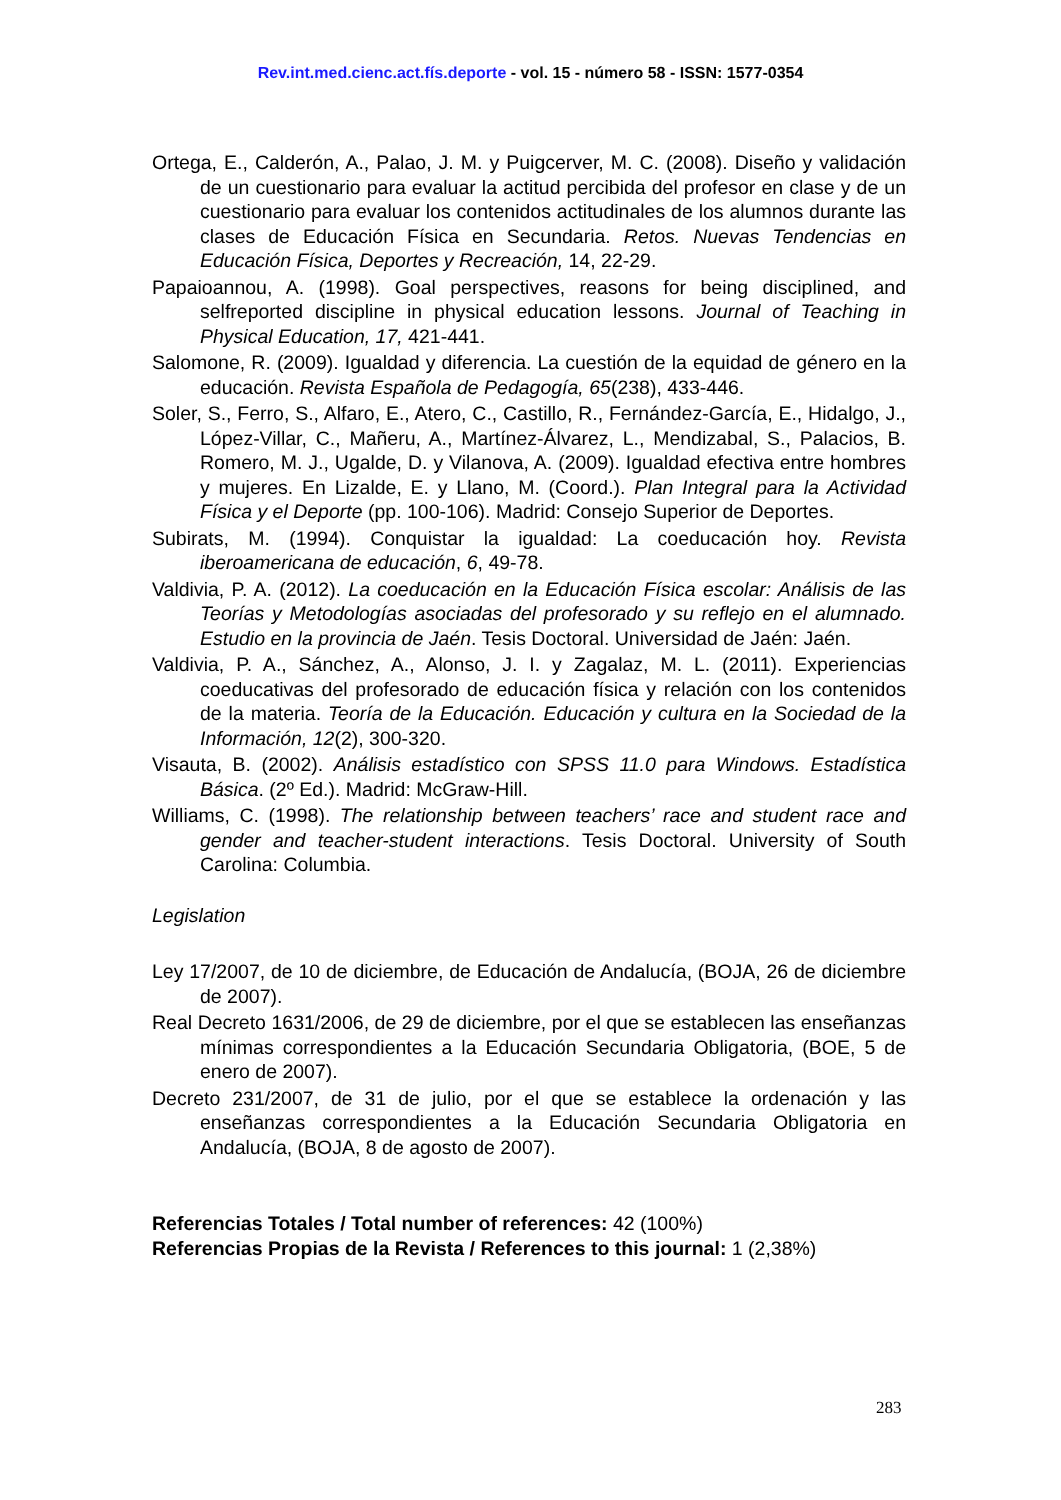Rev.int.med.cienc.act.fís.deporte - vol. 15 - número 58 - ISSN: 1577-0354
Ortega, E., Calderón, A., Palao, J. M. y Puigcerver, M. C. (2008). Diseño y validación de un cuestionario para evaluar la actitud percibida del profesor en clase y de un cuestionario para evaluar los contenidos actitudinales de los alumnos durante las clases de Educación Física en Secundaria. Retos. Nuevas Tendencias en Educación Física, Deportes y Recreación, 14, 22-29.
Papaioannou, A. (1998). Goal perspectives, reasons for being disciplined, and selfreported discipline in physical education lessons. Journal of Teaching in Physical Education, 17, 421-441.
Salomone, R. (2009). Igualdad y diferencia. La cuestión de la equidad de género en la educación. Revista Española de Pedagogía, 65(238), 433-446.
Soler, S., Ferro, S., Alfaro, E., Atero, C., Castillo, R., Fernández-García, E., Hidalgo, J., López-Villar, C., Mañeru, A., Martínez-Álvarez, L., Mendizabal, S., Palacios, B. Romero, M. J., Ugalde, D. y Vilanova, A. (2009). Igualdad efectiva entre hombres y mujeres. En Lizalde, E. y Llano, M. (Coord.). Plan Integral para la Actividad Física y el Deporte (pp. 100-106). Madrid: Consejo Superior de Deportes.
Subirats, M. (1994). Conquistar la igualdad: La coeducación hoy. Revista iberoamericana de educación, 6, 49-78.
Valdivia, P. A. (2012). La coeducación en la Educación Física escolar: Análisis de las Teorías y Metodologías asociadas del profesorado y su reflejo en el alumnado. Estudio en la provincia de Jaén. Tesis Doctoral. Universidad de Jaén: Jaén.
Valdivia, P. A., Sánchez, A., Alonso, J. I. y Zagalaz, M. L. (2011). Experiencias coeducativas del profesorado de educación física y relación con los contenidos de la materia. Teoría de la Educación. Educación y cultura en la Sociedad de la Información, 12(2), 300-320.
Visauta, B. (2002). Análisis estadístico con SPSS 11.0 para Windows. Estadística Básica. (2º Ed.). Madrid: McGraw-Hill.
Williams, C. (1998). The relationship between teachers’ race and student race and gender and teacher-student interactions. Tesis Doctoral. University of South Carolina: Columbia.
Legislation
Ley 17/2007, de 10 de diciembre, de Educación de Andalucía, (BOJA, 26 de diciembre de 2007).
Real Decreto 1631/2006, de 29 de diciembre, por el que se establecen las enseñanzas mínimas correspondientes a la Educación Secundaria Obligatoria, (BOE, 5 de enero de 2007).
Decreto 231/2007, de 31 de julio, por el que se establece la ordenación y las enseñanzas correspondientes a la Educación Secundaria Obligatoria en Andalucía, (BOJA, 8 de agosto de 2007).
Referencias Totales / Total number of references: 42 (100%)
Referencias Propias de la Revista / References to this journal: 1 (2,38%)
283